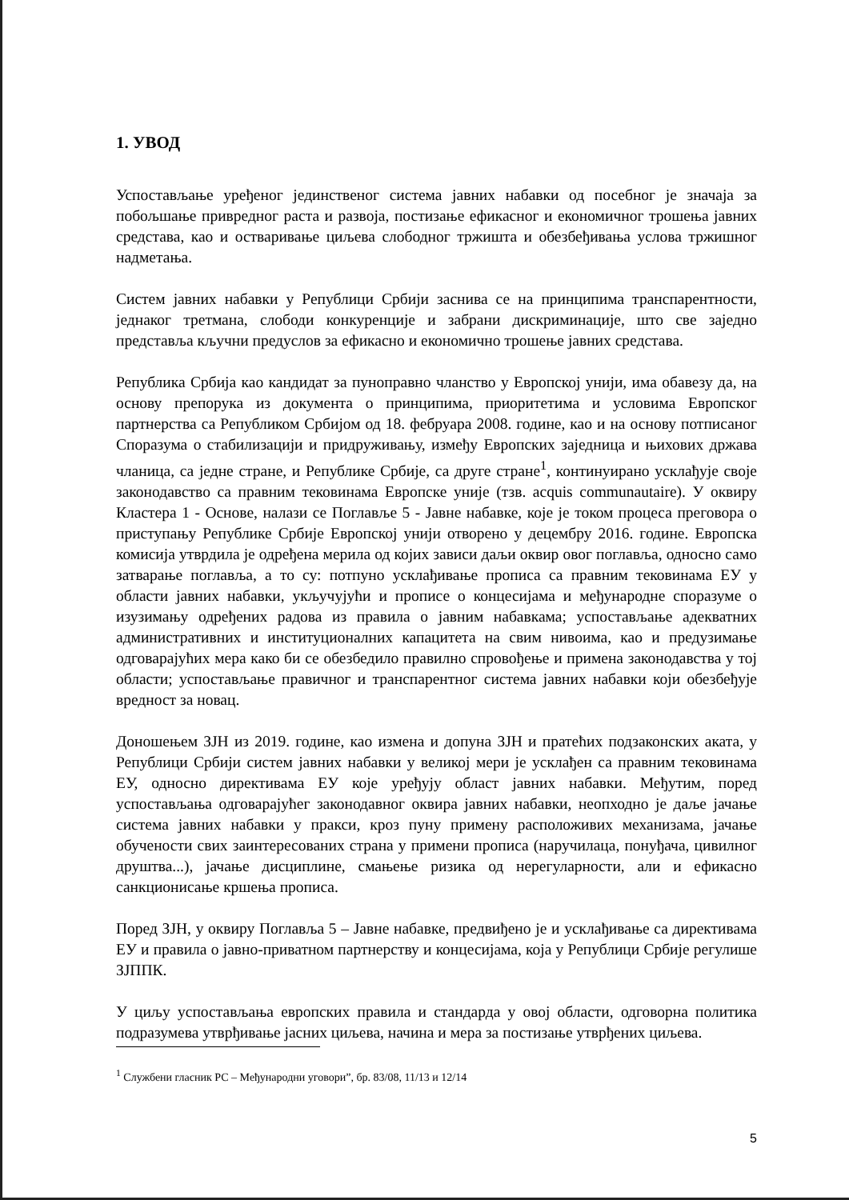1. УВОД
Успостављање уређеног јединственог система јавних набавки од посебног је значаја за побољшање привредног раста и развоја, постизање ефикасног и економичног трошења јавних средстава, као и остваривање циљева слободног тржишта и обезбеђивања услова тржишног надметања.
Систем јавних набавки у Републици Србији заснива се на принципима транспарентности, једнаког третмана, слободи конкуренције и забрани дискриминације, што све заједно представља кључни предуслов за ефикасно и економично трошење јавних средстава.
Република Србија као кандидат за пуноправно чланство у Европској унији, има обавезу да, на основу препорука из документа о принципима, приоритетима и условима Европског партнерства са Републиком Србијом од 18. фебруара 2008. године, као и на основу потписаног Споразума о стабилизацији и придруживању, између Европских заједница и њихових држава чланица, са једне стране, и Републике Србије, са друге стране<sup>1</sup>, континуирано усклађује своје законодавство са правним тековинама Европске уније (тзв. acquis communautaire). У оквиру Кластера 1 - Основе, налази се Поглавље 5 - Јавне набавке, које је током процеса преговора о приступању Републике Србије Европској унији отворено у децембру 2016. године. Европска комисија утврдила је одређена мерила од којих зависи даљи оквир овог поглавља, односно само затварање поглавља, а то су: потпуно усклађивање прописа са правним тековинама ЕУ у области јавних набавки, укључујући и прописе о концесијама и међународне споразуме о изузимању одређених радова из правила о јавним набавкама; успостављање адекватних административних и институционалних капацитета на свим нивоима, као и предузимање одговарајућих мера како би се обезбедило правилно спровођење и примена законодавства у тој области; успостављање правичног и транспарентног система јавних набавки који обезбеђује вредност за новац.
Доношењем ЗЈН из 2019. године, као измена и допуна ЗЈН и пратећих подзаконских аката, у Републици Србији систем јавних набавки у великој мери је усклађен са правним тековинама ЕУ, односно директивама ЕУ које уређују област јавних набавки. Међутим, поред успостављања одговарајућег законодавног оквира јавних набавки, неопходно је даље јачање система јавних набавки у пракси, кроз пуну примену расположивих механизама, јачање обучености свих заинтересованих страна у примени прописа (наручилаца, понуђача, цивилног друштва...), јачање дисциплине, смањење ризика од нерегуларности, али и ефикасно санкционисање кршења прописа.
Поред ЗЈН, у оквиру Поглавља 5 – Јавне набавке, предвиђено је и усклађивање са директивама ЕУ и правила о јавно-приватном партнерству и концесијама, која у Републици Србије регулише ЗЈППК.
У циљу успостављања европских правила и стандарда у овој области, одговорна политика подразумева утврђивање јасних циљева, начина и мера за постизање утврђених циљева.
<sup>1</sup> Службени гласник РС – Међународни уговори”, бр. 83/08, 11/13 и 12/14
5